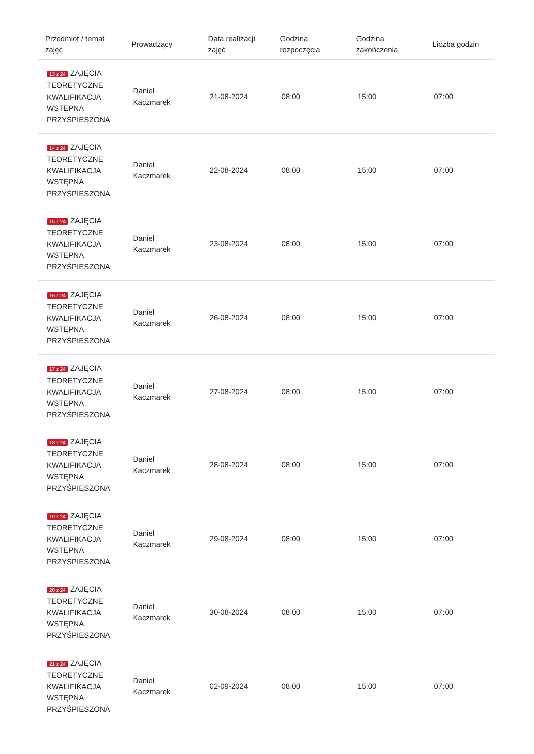| Przedmiot / temat zajęć | Prowadzący | Data realizacji zajęć | Godzina rozpoczęcia | Godzina zakończenia | Liczba godzin |
| --- | --- | --- | --- | --- | --- |
| 13 z 24 ZAJĘCIA TEORETYCZNE KWALIFIKACJA WSTĘPNA PRZYŚPIESZONA | Daniel Kaczmarek | 21-08-2024 | 08:00 | 15:00 | 07:00 |
| 14 z 24 ZAJĘCIA TEORETYCZNE KWALIFIKACJA WSTĘPNA PRZYŚPIESZONA | Daniel Kaczmarek | 22-08-2024 | 08:00 | 15:00 | 07:00 |
| 15 z 24 ZAJĘCIA TEORETYCZNE KWALIFIKACJA WSTĘPNA PRZYŚPIESZONA | Daniel Kaczmarek | 23-08-2024 | 08:00 | 15:00 | 07:00 |
| 16 z 24 ZAJĘCIA TEORETYCZNE KWALIFIKACJA WSTĘPNA PRZYŚPIESZONA | Daniel Kaczmarek | 26-08-2024 | 08:00 | 15:00 | 07:00 |
| 17 z 24 ZAJĘCIA TEORETYCZNE KWALIFIKACJA WSTĘPNA PRZYŚPIESZONA | Daniel Kaczmarek | 27-08-2024 | 08:00 | 15:00 | 07:00 |
| 18 z 24 ZAJĘCIA TEORETYCZNE KWALIFIKACJA WSTĘPNA PRZYŚPIESZONA | Daniel Kaczmarek | 28-08-2024 | 08:00 | 15:00 | 07:00 |
| 19 z 24 ZAJĘCIA TEORETYCZNE KWALIFIKACJA WSTĘPNA PRZYŚPIESZONA | Daniel Kaczmarek | 29-08-2024 | 08:00 | 15:00 | 07:00 |
| 20 z 24 ZAJĘCIA TEORETYCZNE KWALIFIKACJA WSTĘPNA PRZYŚPIESZONA | Daniel Kaczmarek | 30-08-2024 | 08:00 | 15:00 | 07:00 |
| 21 z 24 ZAJĘCIA TEORETYCZNE KWALIFIKACJA WSTĘPNA PRZYŚPIESZONA | Daniel Kaczmarek | 02-09-2024 | 08:00 | 15:00 | 07:00 |